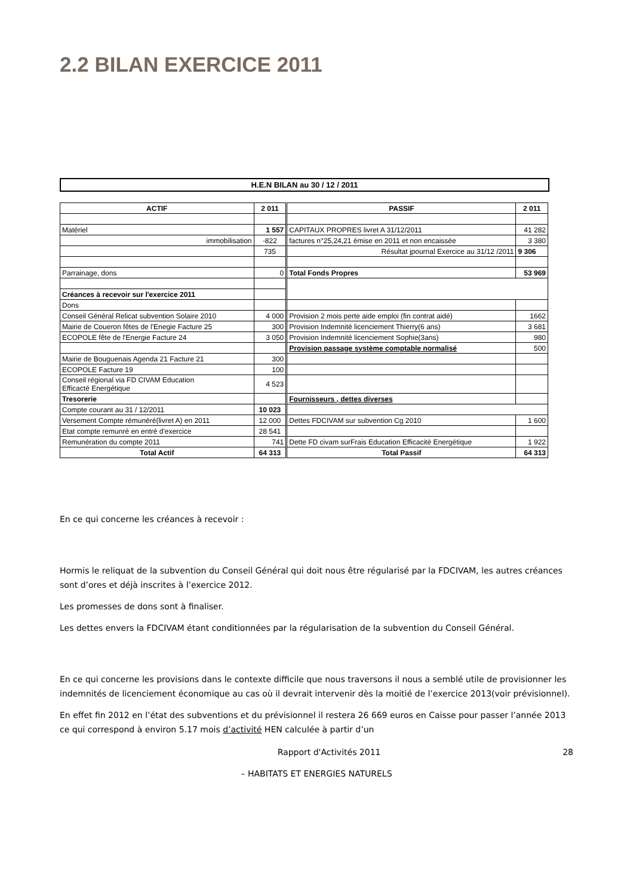2.2 BILAN EXERCICE 2011
H.E.N BILAN au 30 / 12 / 2011
| ACTIF | 2 011 | PASSIF | 2 011 |
| --- | --- | --- | --- |
| Matériel | 1 557 | CAPITAUX PROPRES livret A 31/12/2011 | 41 282 |
| immobilisation | -822 | factures n°25,24,21 émise en 2011 et non encaissée | 3 380 |
| | 735 | Résultat jpournal Exercice au 31/12 /2011 | 9 306 |
| Parrainage, dons | 0 | Total Fonds Propres | 53 969 |
| Créances à recevoir sur l'exercice 2011 | | | |
| Dons | | | |
| Conseil Général Relicat subvention Solaire 2010 | 4 000 | Provision 2 mois perte aide emploi (fin contrat aidé) | 1662 |
| Mairie de Coueron fêtes de l'Enegie Facture 25 | 300 | Provision Indemnité licenciement Thierry(6 ans) | 3 681 |
| ECOPOLE fête de l'Energie Facture 24 | 3 050 | Provision Indemnité licenciement Sophie(3ans) | 980 |
| | | Provision passage système comptable normalisé | 500 |
| Mairie de Bouguenais Agenda 21 Facture 21 | 300 | | |
| ECOPOLE Facture 19 | 100 | | |
| Conseil régional via FD CIVAM Education Efficacté Energétique | 4 523 | | |
| Tresorerie | | Fournisseurs , dettes diverses | |
| Compte courant au 31 / 12/2011 | 10 023 | | |
| Versement Compte rémunéré(livret A) en 2011 | 12 000 | Dettes FDCIVAM sur subvention Cg 2010 | 1 600 |
| Etat compte remunré en entré d'exercice | 28 541 | | |
| Remunération du compte 2011 | 741 | Dette FD civam surFrais Education Efficacité Energétique | 1 922 |
| Total Actif | 64 313 | Total Passif | 64 313 |
En ce qui concerne les créances à recevoir :
Hormis le reliquat de la subvention du Conseil Général qui doit nous être régularisé par la FDCIVAM, les autres créances sont d’ores et déjà inscrites à l’exercice 2012.
Les promesses de dons sont à finaliser.
Les dettes envers la FDCIVAM étant conditionnées par la régularisation de la subvention du Conseil Général.
En ce qui concerne les provisions dans le contexte difficile que nous traversons il nous a semblé utile de provisionner les indemnités de licenciement économique au cas où il devrait intervenir dès la moitié de l’exercice 2013(voir prévisionnel).
En effet fin 2012 en l’état des subventions et du prévisionnel il restera 26 669 euros en Caisse pour passer l’année 2013 ce qui correspond à environ 5.17 mois d’activité HEN calculée à partir d’un
Rapport d'Activités 2011 28
– HABITATS ET ENERGIES NATURELS